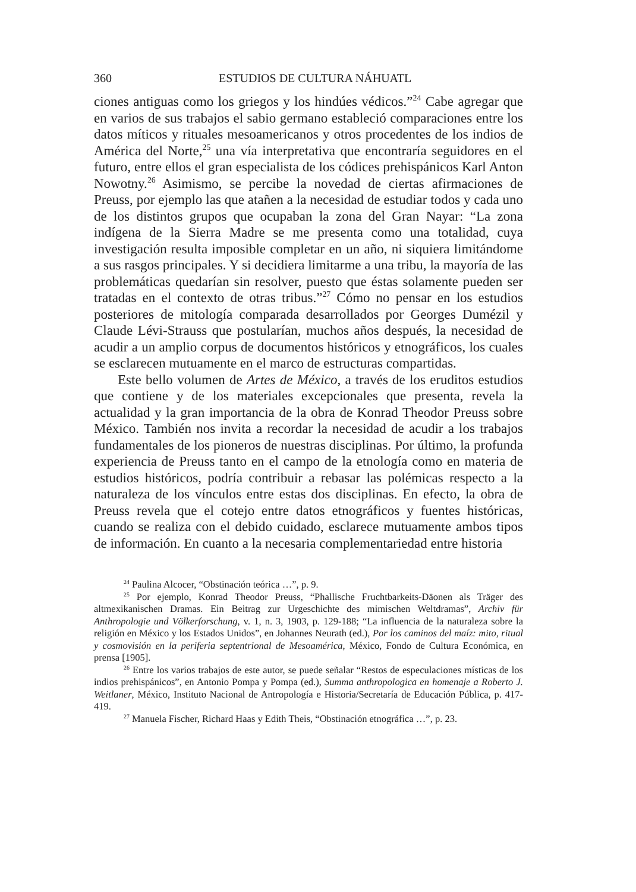360 ESTUDIOS DE CULTURA NÁHUATL
ciones antiguas como los griegos y los hindúes védicos.”<sup>24</sup> Cabe agregar que en varios de sus trabajos el sabio germano estableció comparaciones entre los datos míticos y rituales mesoamericanos y otros procedentes de los indios de América del Norte,<sup>25</sup> una vía interpretativa que encontraría seguidores en el futuro, entre ellos el gran especialista de los códices prehispánicos Karl Anton Nowotny.<sup>26</sup> Asimismo, se percibe la novedad de ciertas afirmaciones de Preuss, por ejemplo las que atañen a la necesidad de estudiar todos y cada uno de los distintos grupos que ocupaban la zona del Gran Nayar: “La zona indígena de la Sierra Madre se me presenta como una totalidad, cuya investigación resulta imposible completar en un año, ni siquiera limitándome a sus rasgos principales. Y si decidiera limitarme a una tribu, la mayoría de las problemáticas quedarían sin resolver, puesto que éstas solamente pueden ser tratadas en el contexto de otras tribus.”<sup>27</sup> Cómo no pensar en los estudios posteriores de mitología comparada desarrollados por Georges Dumézil y Claude Lévi-Strauss que postularían, muchos años después, la necesidad de acudir a un amplio corpus de documentos históricos y etnográficos, los cuales se esclarecen mutuamente en el marco de estructuras compartidas.
Este bello volumen de Artes de México, a través de los eruditos estudios que contiene y de los materiales excepcionales que presenta, revela la actualidad y la gran importancia de la obra de Konrad Theodor Preuss sobre México. También nos invita a recordar la necesidad de acudir a los trabajos fundamentales de los pioneros de nuestras disciplinas. Por último, la profunda experiencia de Preuss tanto en el campo de la etnología como en materia de estudios históricos, podría contribuir a rebasar las polémicas respecto a la naturaleza de los vínculos entre estas dos disciplinas. En efecto, la obra de Preuss revela que el cotejo entre datos etnográficos y fuentes históricas, cuando se realiza con el debido cuidado, esclarece mutuamente ambos tipos de información. En cuanto a la necesaria complementariedad entre historia
<sup>24</sup> Paulina Alcocer, “Obstinación teórica …”, p. 9.
<sup>25</sup> Por ejemplo, Konrad Theodor Preuss, “Phallische Fruchtbarkeits-Däonen als Träger des altmexikanischen Dramas. Ein Beitrag zur Urgeschichte des mimischen Weltdramas”, Archiv für Anthropologie und Völkerforschung, v. 1, n. 3, 1903, p. 129-188; “La influencia de la naturaleza sobre la religión en México y los Estados Unidos”, en Johannes Neurath (ed.), Por los caminos del maíz: mito, ritual y cosmovisión en la periferia septentrional de Mesoamérica, México, Fondo de Cultura Económica, en prensa [1905].
<sup>26</sup> Entre los varios trabajos de este autor, se puede señalar “Restos de especulaciones místicas de los indios prehispánicos”, en Antonio Pompa y Pompa (ed.), Summa anthropologica en homenaje a Roberto J. Weitlaner, México, Instituto Nacional de Antropología e Historia/Secretaría de Educación Pública, p. 417-419.
<sup>27</sup> Manuela Fischer, Richard Haas y Edith Theis, “Obstinación etnográfica …”, p. 23.